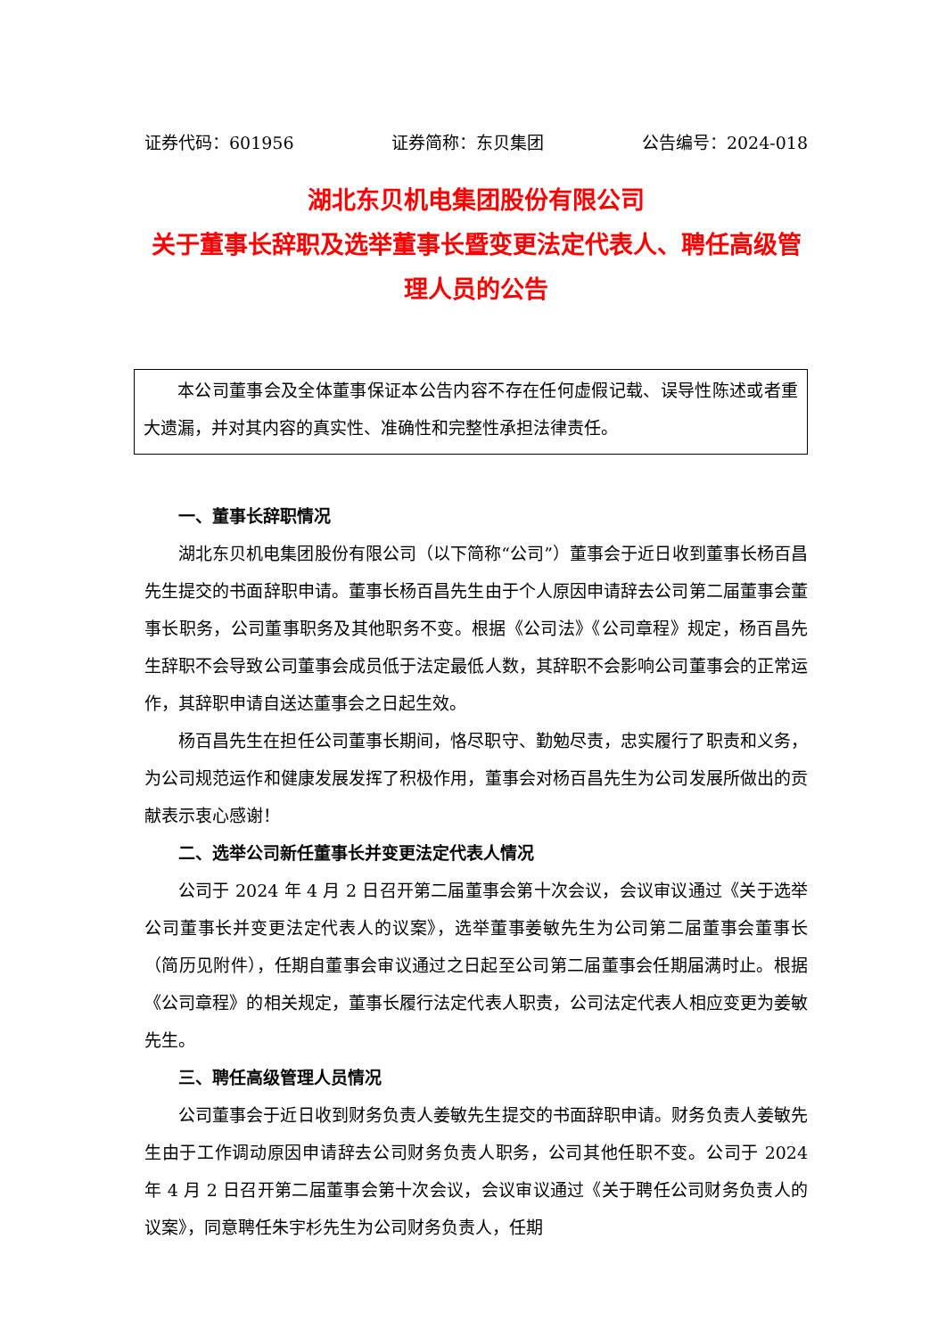证券代码：601956 证券简称：东贝集团 公告编号：2024-018
湖北东贝机电集团股份有限公司
关于董事长辞职及选举董事长暨变更法定代表人、聘任高级管理人员的公告
本公司董事会及全体董事保证本公告内容不存在任何虚假记载、误导性陈述或者重大遗漏，并对其内容的真实性、准确性和完整性承担法律责任。
一、董事长辞职情况
湖北东贝机电集团股份有限公司（以下简称“公司”）董事会于近日收到董事长杨百昌先生提交的书面辞职申请。董事长杨百昌先生由于个人原因申请辞去公司第二届董事会董事长职务，公司董事职务及其他职务不变。根据《公司法》《公司章程》规定，杨百昌先生辞职不会导致公司董事会成员低于法定最低人数，其辞职不会影响公司董事会的正常运作，其辞职申请自送达董事会之日起生效。
杨百昌先生在担任公司董事长期间，恪尽职守、勤勉尽责，忠实履行了职责和义务，为公司规范运作和健康发展发挥了积极作用，董事会对杨百昌先生为公司发展所做出的贡献表示衷心感谢！
二、选举公司新任董事长并变更法定代表人情况
公司于 2024 年 4 月 2 日召开第二届董事会第十次会议，会议审议通过《关于选举公司董事长并变更法定代表人的议案》，选举董事姜敏先生为公司第二届董事会董事长（简历见附件），任期自董事会审议通过之日起至公司第二届董事会任期届满时止。根据《公司章程》的相关规定，董事长履行法定代表人职责，公司法定代表人相应变更为姜敏先生。
三、聘任高级管理人员情况
公司董事会于近日收到财务负责人姜敏先生提交的书面辞职申请。财务负责人姜敏先生由于工作调动原因申请辞去公司财务负责人职务，公司其他任职不变。公司于 2024 年 4 月 2 日召开第二届董事会第十次会议，会议审议通过《关于聘任公司财务负责人的议案》，同意聘任朱宇杉先生为公司财务负责人，任期